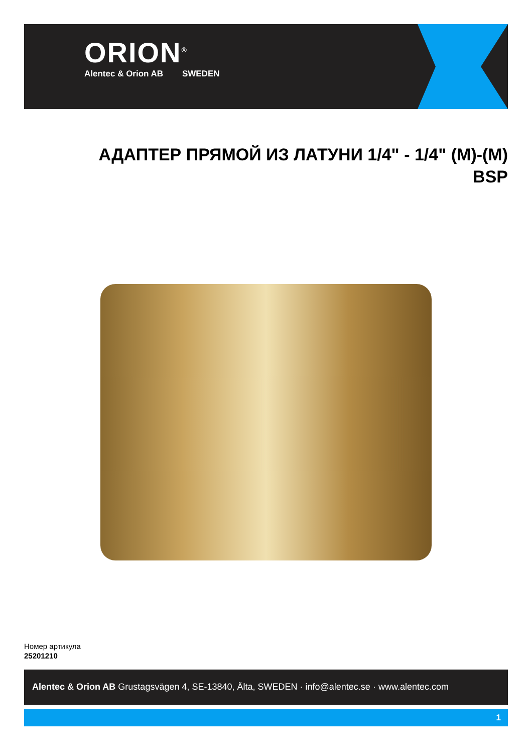ORION<sup>®</sup>
Alentec & Orion AB SWEDEN
АДАПТЕР ПРЯМОЙ ИЗ ЛАТУНИ 1/4" - 1/4" (M)-(M)
BSP
Номер артикула
25201210
Alentec & Orion AB Grustagsvägen 4, SE-13840, Älta, SWEDEN · info@alentec.se · www.alentec.com
1